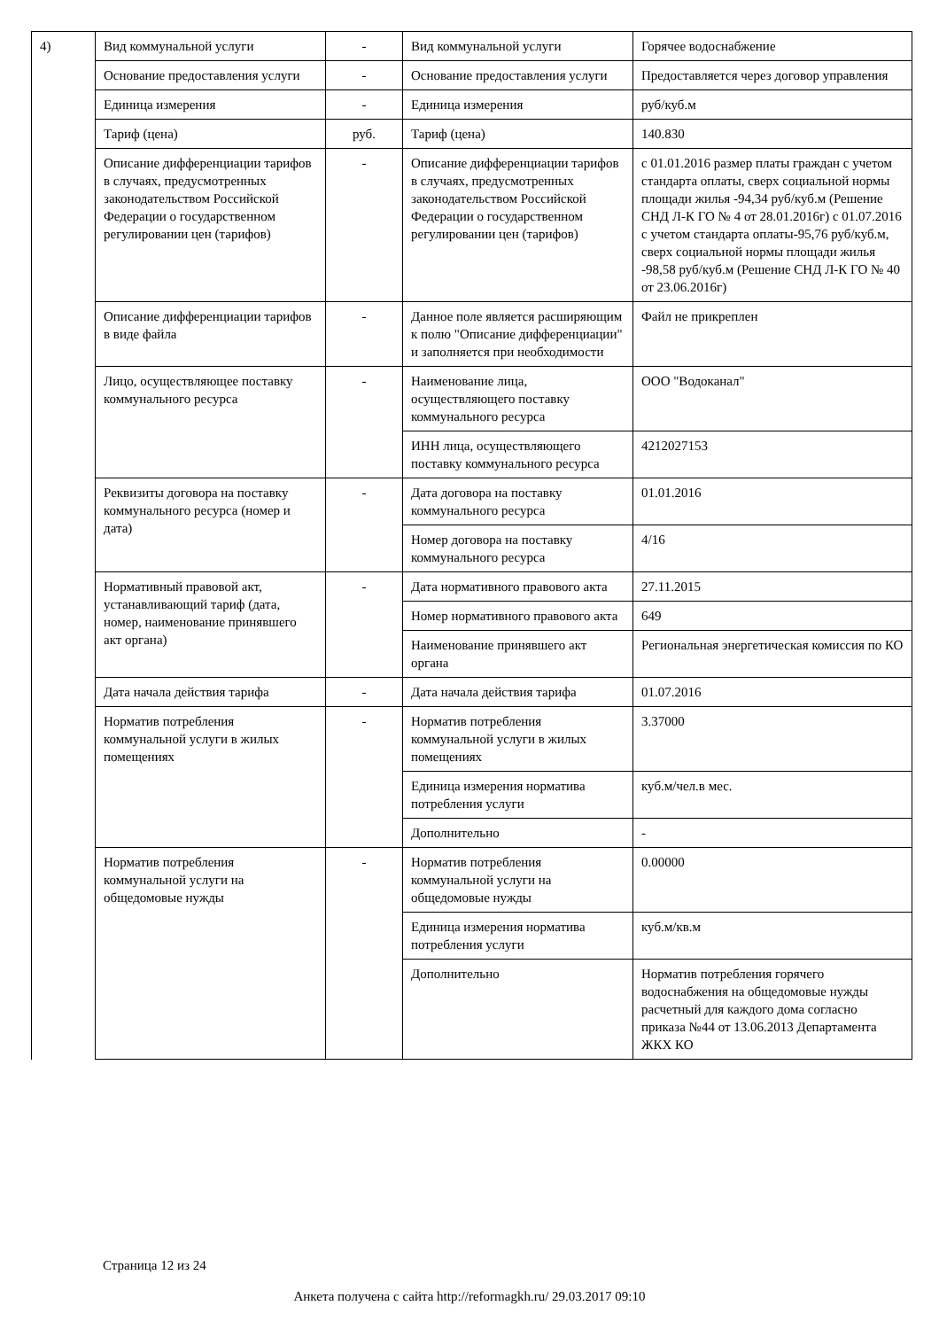| 4) | Вид коммунальной услуги | - | Вид коммунальной услуги | Горячее водоснабжение |
| | Основание предоставления услуги | - | Основание предоставления услуги | Предоставляется через договор управления |
| | Единица измерения | - | Единица измерения | руб/куб.м |
| | Тариф (цена) | руб. | Тариф (цена) | 140.830 |
| | Описание дифференциации тарифов в случаях, предусмотренных законодательством Российской Федерации о государственном регулировании цен (тарифов) | - | Описание дифференциации тарифов в случаях, предусмотренных законодательством Российской Федерации о государственном регулировании цен (тарифов) | с 01.01.2016 размер платы граждан с учетом стандарта оплаты, сверх социальной нормы площади жилья -94,34 руб/куб.м (Решение СНД Л-К ГО № 4 от 28.01.2016г) с 01.07.2016 с учетом стандарта оплаты-95,76 руб/куб.м, сверх социальной нормы площади жилья -98,58 руб/куб.м (Решение СНД Л-К ГО № 40 от 23.06.2016г) |
| | Описание дифференциации тарифов в виде файла | - | Данное поле является расширяющим к полю "Описание дифференциации" и заполняется при необходимости | Файл не прикреплен |
| | Лицо, осуществляющее поставку коммунального ресурса | - | Наименование лица, осуществляющего поставку коммунального ресурса | ООО "Водоканал" |
| | | | ИНН лица, осуществляющего поставку коммунального ресурса | 4212027153 |
| | Реквизиты договора на поставку коммунального ресурса (номер и дата) | - | Дата договора на поставку коммунального ресурса | 01.01.2016 |
| | | | Номер договора на поставку коммунального ресурса | 4/16 |
| | Нормативный правовой акт, устанавливающий тариф (дата, номер, наименование принявшего акт органа) | - | Дата нормативного правового акта | 27.11.2015 |
| | | | Номер нормативного правового акта | 649 |
| | | | Наименование принявшего акт органа | Региональная энергетическая комиссия по КО |
| | Дата начала действия тарифа | - | Дата начала действия тарифа | 01.07.2016 |
| | Норматив потребления коммунальной услуги в жилых помещениях | - | Норматив потребления коммунальной услуги в жилых помещениях | 3.37000 |
| | | | Единица измерения норматива потребления услуги | куб.м/чел.в мес. |
| | | | Дополнительно | - |
| | Норматив потребления коммунальной услуги на общедомовые нужды | - | Норматив потребления коммунальной услуги на общедомовые нужды | 0.00000 |
| | | | Единица измерения норматива потребления услуги | куб.м/кв.м |
| | | | Дополнительно | Норматив потребления горячего водоснабжения на общедомовые нужды расчетный для каждого дома согласно приказа №44 от 13.06.2013 Департамента ЖКХ КО |
Страница 12 из 24
Анкета получена с сайта http://reformagkh.ru/ 29.03.2017 09:10